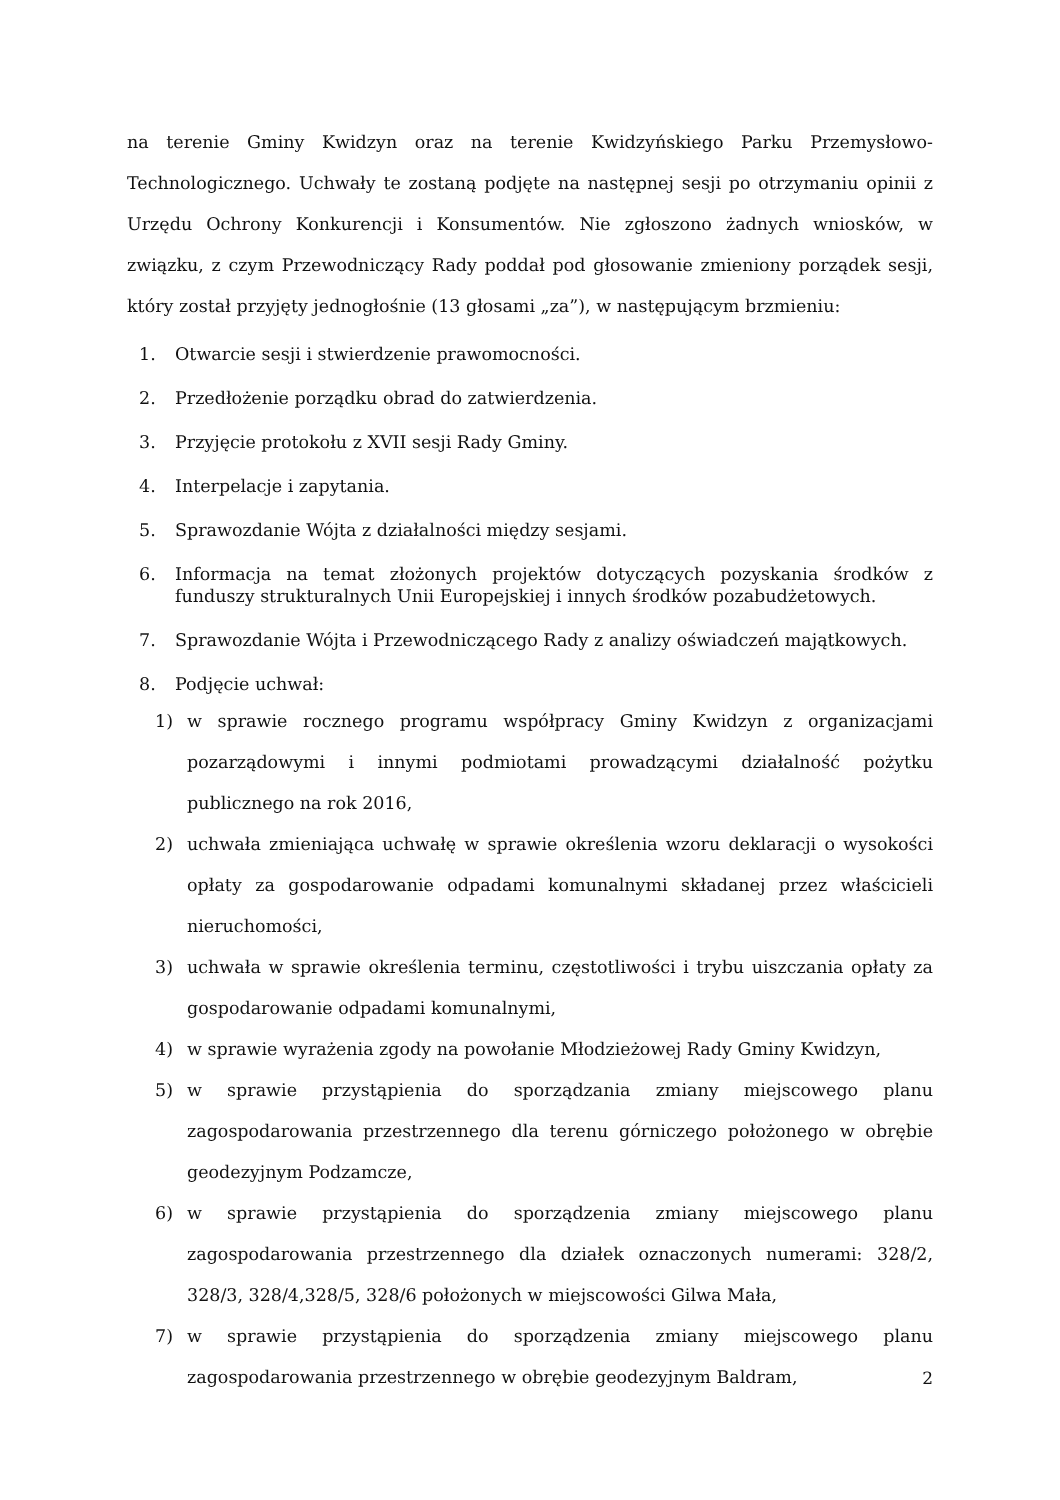na terenie Gminy Kwidzyn oraz na terenie Kwidzyńskiego Parku Przemysłowo-Technologicznego. Uchwały te zostaną podjęte na następnej sesji po otrzymaniu opinii z Urzędu Ochrony Konkurencji i Konsumentów. Nie zgłoszono żadnych wniosków, w związku, z czym Przewodniczący Rady poddał pod głosowanie zmieniony porządek sesji, który został przyjęty jednogłośnie (13 głosami „za”), w następującym brzmieniu:
1. Otwarcie sesji i stwierdzenie prawomocności.
2. Przedłożenie porządku obrad do zatwierdzenia.
3. Przyjęcie protokołu z XVII sesji Rady Gminy.
4. Interpelacje i zapytania.
5. Sprawozdanie Wójta z działalności między sesjami.
6. Informacja na temat złożonych projektów dotyczących pozyskania środków z funduszy strukturalnych Unii Europejskiej i innych środków pozabudżetowych.
7. Sprawozdanie Wójta i Przewodniczącego Rady z analizy oświadczeń majątkowych.
8. Podjęcie uchwał:
1) w sprawie rocznego programu współpracy Gminy Kwidzyn z organizacjami pozarządowymi i innymi podmiotami prowadzącymi działalność pożytku publicznego na rok 2016,
2) uchwała zmieniająca uchwałę w sprawie określenia wzoru deklaracji o wysokości opłaty za gospodarowanie odpadami komunalnymi składanej przez właścicieli nieruchomości,
3) uchwała w sprawie określenia terminu, częstotliwości i trybu uiszczania opłaty za gospodarowanie odpadami komunalnymi,
4) w sprawie wyrażenia zgody na powołanie Młodzieżowej Rady Gminy Kwidzyn,
5) w sprawie przystąpienia do sporządzania zmiany miejscowego planu zagospodarowania przestrzennego dla terenu górniczego położonego w obrębie geodezyjnym Podzamcze,
6) w sprawie przystąpienia do sporządzenia zmiany miejscowego planu zagospodarowania przestrzennego dla działek oznaczonych numerami: 328/2, 328/3, 328/4,328/5, 328/6 położonych w miejscowości Gilwa Mała,
7) w sprawie przystąpienia do sporządzenia zmiany miejscowego planu zagospodarowania przestrzennego w obrębie geodezyjnym Baldram,
2